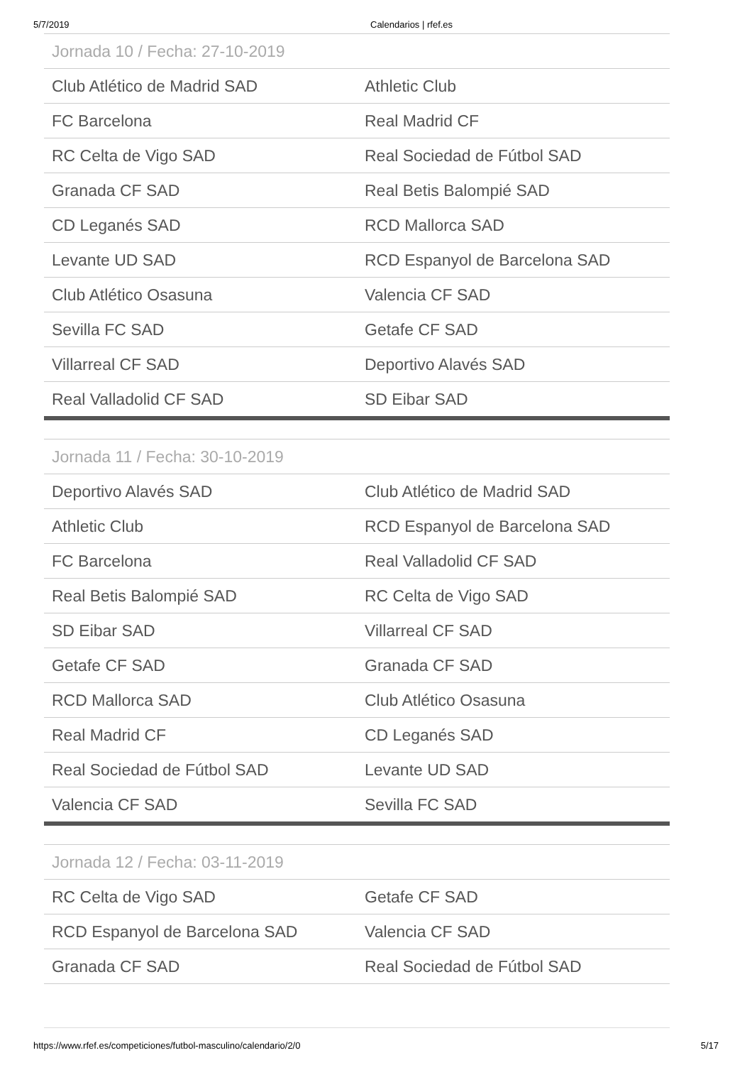5/7/2019 Calendarios | rfef.es
| Jornada 10 / Fecha: 27-10-2019 | |
| --- | --- |
| Club Atlético de Madrid SAD | Athletic Club |
| FC Barcelona | Real Madrid CF |
| RC Celta de Vigo SAD | Real Sociedad de Fútbol SAD |
| Granada CF SAD | Real Betis Balompié SAD |
| CD Leganés SAD | RCD Mallorca SAD |
| Levante UD SAD | RCD Espanyol de Barcelona SAD |
| Club Atlético Osasuna | Valencia CF SAD |
| Sevilla FC SAD | Getafe CF SAD |
| Villarreal CF SAD | Deportivo Alavés SAD |
| Real Valladolid CF SAD | SD Eibar SAD |
| Jornada 11 / Fecha: 30-10-2019 | |
| --- | --- |
| Deportivo Alavés SAD | Club Atlético de Madrid SAD |
| Athletic Club | RCD Espanyol de Barcelona SAD |
| FC Barcelona | Real Valladolid CF SAD |
| Real Betis Balompié SAD | RC Celta de Vigo SAD |
| SD Eibar SAD | Villarreal CF SAD |
| Getafe CF SAD | Granada CF SAD |
| RCD Mallorca SAD | Club Atlético Osasuna |
| Real Madrid CF | CD Leganés SAD |
| Real Sociedad de Fútbol SAD | Levante UD SAD |
| Valencia CF SAD | Sevilla FC SAD |
| Jornada 12 / Fecha: 03-11-2019 | |
| --- | --- |
| RC Celta de Vigo SAD | Getafe CF SAD |
| RCD Espanyol de Barcelona SAD | Valencia CF SAD |
| Granada CF SAD | Real Sociedad de Fútbol SAD |
https://www.rfef.es/competiciones/futbol-masculino/calendario/2/0 5/17